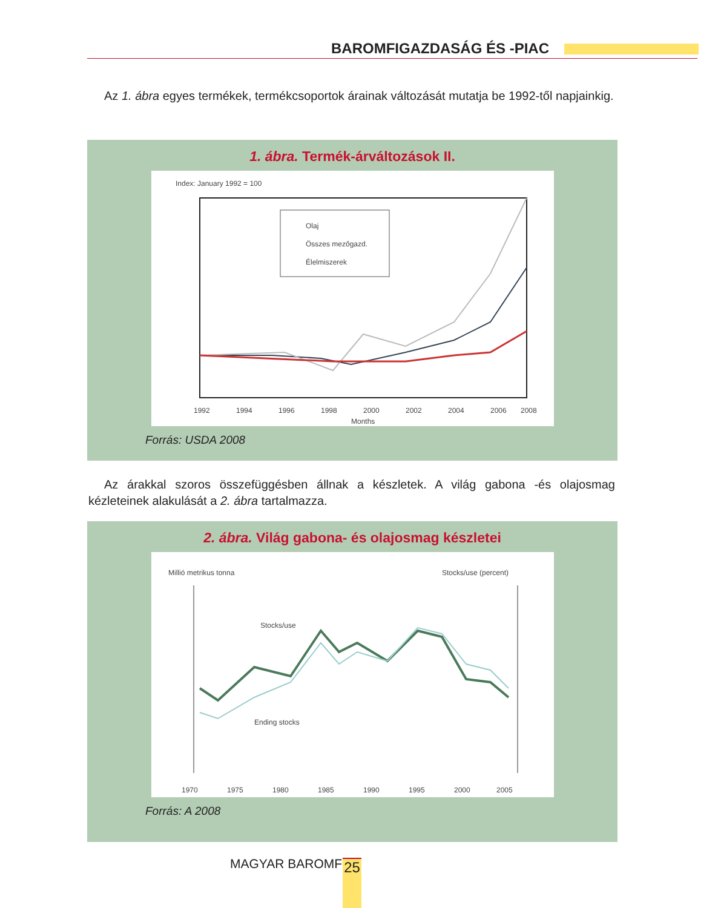BAROMFIGAZDASÁG ÉS -PIAC
Az 1. ábra egyes termékek, termékcsoportok árainak változását mutatja be 1992-től napjainkig.
1. ábra. Termék-árváltozások II.
Index: January 1992 = 100
Olaj
Összes mezőgazd.
Élelmiszerek
1992
1994
1996
1998
2000
2002
2004
2006
2008
Months
Forrás: USDA 2008
Az árakkal szoros összefüggésben állnak a készletek. A világ gabona -és olajosmag kézleteinek alakulását a 2. ábra tartalmazza.
2. ábra. Világ gabona- és olajosmag készletei
Millió metrikus tonna
Stocks/use (percent)
Stocks/use
Ending stocks
1970
1975
1980
1985
1990
1995
2000
2005
Forrás: A 2008
MAGYAR BAROMFI 25